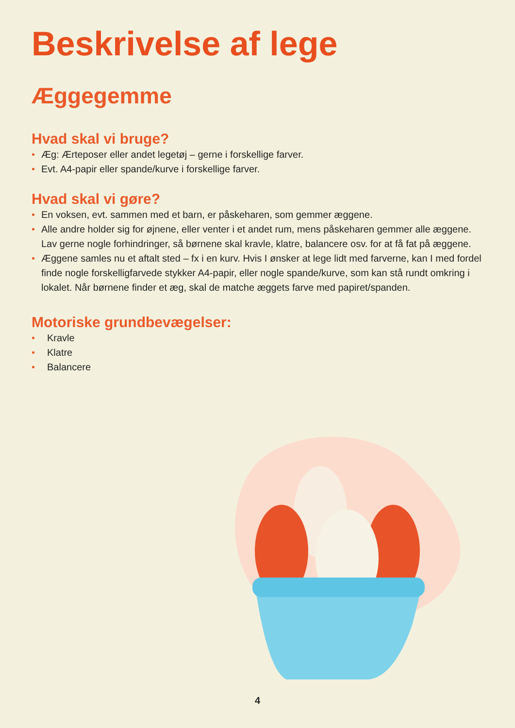Beskrivelse af lege
Æggegemme
Hvad skal vi bruge?
• Æg: Ærteposer eller andet legetøj – gerne i forskellige farver.
• Evt. A4-papir eller spande/kurve i forskellige farver.
Hvad skal vi gøre?
• En voksen, evt. sammen med et barn, er påskeharen, som gemmer æggene.
• Alle andre holder sig for øjnene, eller venter i et andet rum, mens påskeharen gemmer alle æggene. Lav gerne nogle forhindringer, så børnene skal kravle, klatre, balancere osv. for at få fat på æggene.
• Æggene samles nu et aftalt sted – fx i en kurv. Hvis I ønsker at lege lidt med farverne, kan I med fordel finde nogle forskelligfarvede stykker A4-papir, eller nogle spande/kurve, som kan stå rundt omkring i lokalet. Når børnene finder et æg, skal de matche æggets farve med papiret/spanden.
Motoriske grundbevægelser:
• Kravle
• Klatre
• Balancere
4